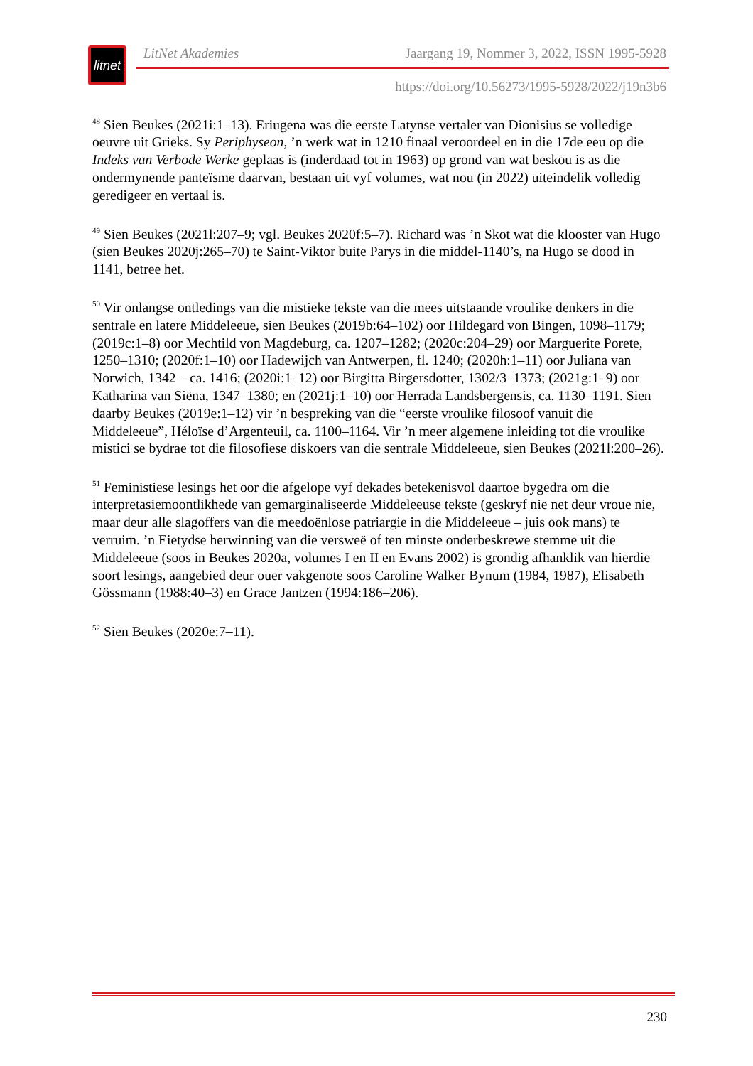litnet
LitNet Akademies Jaargang 19, Nommer 3, 2022, ISSN 1995-5928
https://doi.org/10.56273/1995-5928/2022/j19n3b6
<sup>48</sup> Sien Beukes (2021i:1–13). Eriugena was die eerste Latynse vertaler van Dionisius se volledige oeuvre uit Grieks. Sy Periphyseon, ’n werk wat in 1210 finaal veroordeel en in die 17de eeu op die Indeks van Verbode Werke geplaas is (inderdaad tot in 1963) op grond van wat beskou is as die ondermynende panteïsme daarvan, bestaan uit vyf volumes, wat nou (in 2022) uiteindelik volledig geredigeer en vertaal is.
<sup>49</sup> Sien Beukes (2021l:207–9; vgl. Beukes 2020f:5–7). Richard was ’n Skot wat die klooster van Hugo (sien Beukes 2020j:265–70) te Saint-Viktor buite Parys in die middel-1140’s, na Hugo se dood in 1141, betree het.
<sup>50</sup> Vir onlangse ontledings van die mistieke tekste van die mees uitstaande vroulike denkers in die sentrale en latere Middeleeue, sien Beukes (2019b:64–102) oor Hildegard von Bingen, 1098–1179; (2019c:1–8) oor Mechtild von Magdeburg, ca. 1207–1282; (2020c:204–29) oor Marguerite Porete, 1250–1310; (2020f:1–10) oor Hadewijch van Antwerpen, fl. 1240; (2020h:1–11) oor Juliana van Norwich, 1342 – ca. 1416; (2020i:1–12) oor Birgitta Birgersdotter, 1302/3–1373; (2021g:1–9) oor Katharina van Siëna, 1347–1380; en (2021j:1–10) oor Herrada Landsbergensis, ca. 1130–1191. Sien daarby Beukes (2019e:1–12) vir ’n bespreking van die “eerste vroulike filosoof vanuit die Middeleeue”, Héloïse d’Argenteuil, ca. 1100–1164. Vir ’n meer algemene inleiding tot die vroulike mistici se bydrae tot die filosofiese diskoers van die sentrale Middeleeue, sien Beukes (2021l:200–26).
<sup>51</sup> Feministiese lesings het oor die afgelope vyf dekades betekenisvol daartoe bygedra om die interpretasiemoontlikhede van gemarginaliseerde Middeleeuse tekste (geskryf nie net deur vroue nie, maar deur alle slagoffers van die meedoënlose patriargie in die Middeleeue – juis ook mans) te verruim. ’n Eietydse herwinning van die versweë of ten minste onderbeskrewe stemme uit die Middeleeue (soos in Beukes 2020a, volumes I en II en Evans 2002) is grondig afhanklik van hierdie soort lesings, aangebied deur ouer vakgenote soos Caroline Walker Bynum (1984, 1987), Elisabeth Gössmann (1988:40–3) en Grace Jantzen (1994:186–206).
<sup>52</sup> Sien Beukes (2020e:7–11).
230